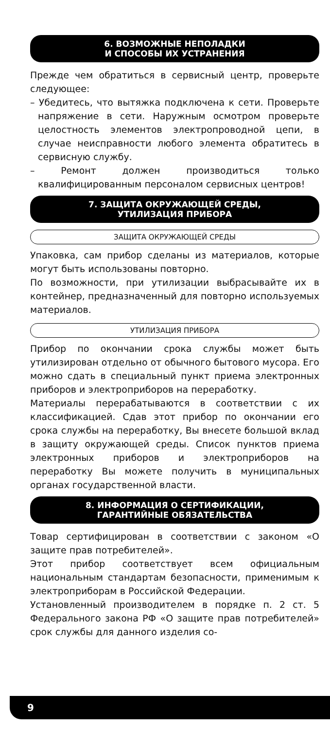6. ВОЗМОЖНЫЕ НЕПОЛАДКИ
И СПОСОБЫ ИХ УСТРАНЕНИЯ
Прежде чем обратиться в сервисный центр, проверьте следующее:
– Убедитесь, что вытяжка подключена к сети. Проверьте напряжение в сети. Наружным осмотром проверьте целостность элементов электропроводной цепи, в случае неисправности любого элемента обратитесь в сервисную службу.
– Ремонт должен производиться только квалифицированным персоналом сервисных центров!
7. ЗАЩИТА ОКРУЖАЮЩЕЙ СРЕДЫ,
УТИЛИЗАЦИЯ ПРИБОРА
ЗАЩИТА ОКРУЖАЮЩЕЙ СРЕДЫ
Упаковка, сам прибор сделаны из материалов, которые могут быть использованы повторно.
По возможности, при утилизации выбрасывайте их в контейнер, предназначенный для повторно используемых материалов.
УТИЛИЗАЦИЯ ПРИБОРА
Прибор по окончании срока службы может быть утилизирован отдельно от обычного бытового мусора. Его можно сдать в специальный пункт приема электронных приборов и электроприборов на переработку.
Материалы перерабатываются в соответствии с их классификацией. Сдав этот прибор по окончании его срока службы на переработку, Вы внесете большой вклад в защиту окружающей среды. Список пунктов приема электронных приборов и электроприборов на переработку Вы можете получить в муниципальных органах государственной власти.
8. ИНФОРМАЦИЯ О СЕРТИФИКАЦИИ,
ГАРАНТИЙНЫЕ ОБЯЗАТЕЛЬСТВА
Товар сертифицирован в соответствии с законом «О защите прав потребителей».
Этот прибор соответствует всем официальным национальным стандартам безопасности, применимым к электроприборам в Российской Федерации.
Установленный производителем в порядке п. 2 ст. 5 Федерального закона РФ «О защите прав потребителей» срок службы для данного изделия со-
9